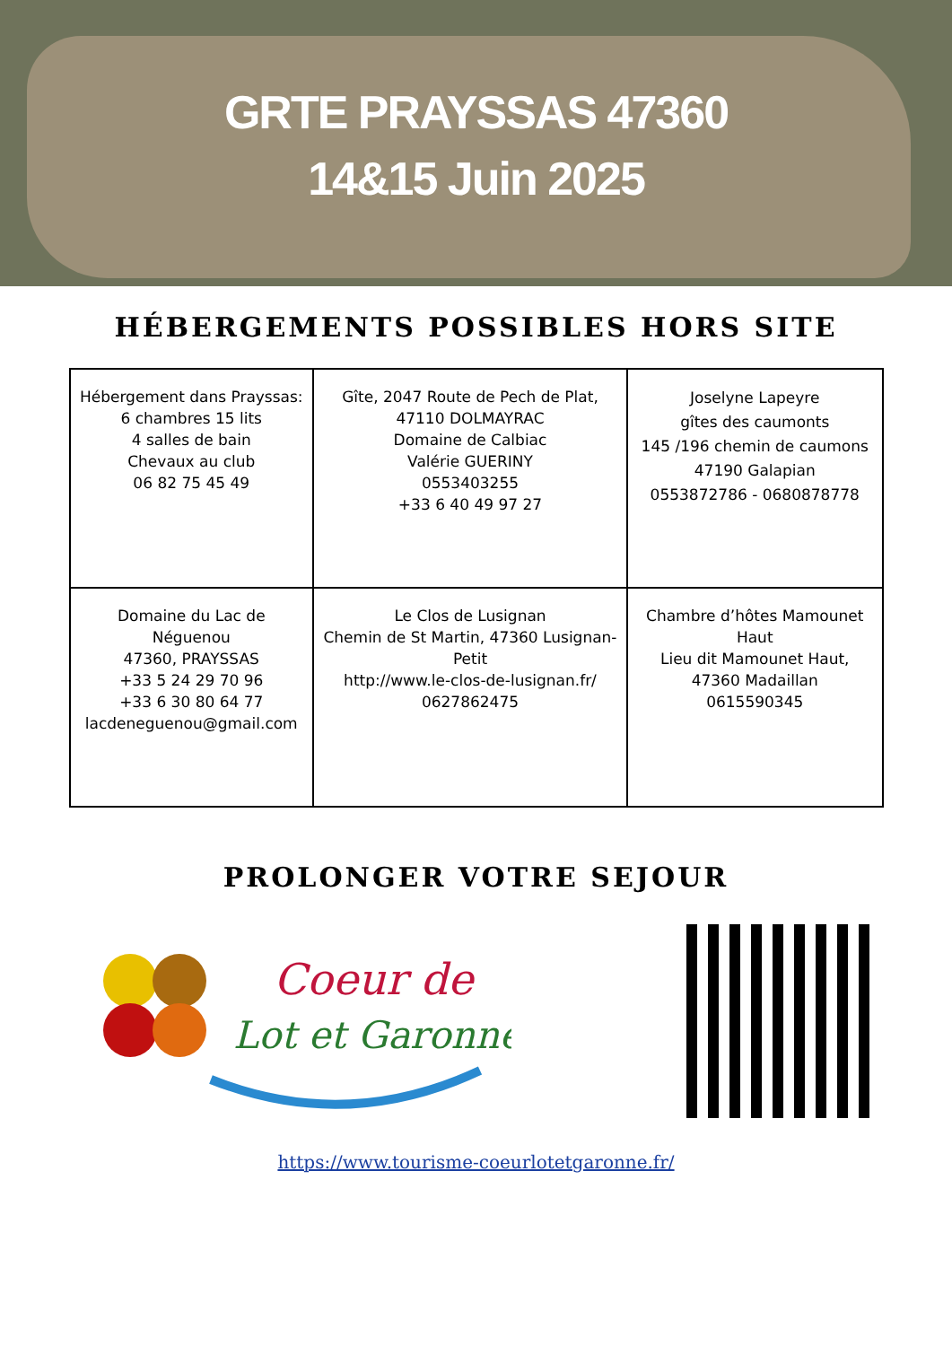GRTE PRAYSSAS 47360
14&15 Juin 2025
HÉBERGEMENTS POSSIBLES HORS SITE
| Hébergement dans Prayssas: 6 chambres 15 lits 4 salles de bain Chevaux au club 06 82 75 45 49 | Gîte, 2047 Route de Pech de Plat, 47110 DOLMAYRAC Domaine de Calbiac Valérie GUERINY 0553403255 +33 6 40 49 97 27 | Joselyne Lapeyre gîtes des caumonts 145 /196 chemin de caumons 47190 Galapian 0553872786 - 0680878778 |
| Domaine du Lac de Néguenou 47360, PRAYSSAS +33 5 24 29 70 96 +33 6 30 80 64 77 lacdeneguenou@gmail.com | Le Clos de Lusignan Chemin de St Martin, 47360 Lusignan-Petit http://www.le-clos-de-lusignan.fr/ 0627862475 | Chambre d’hôtes Mamounet Haut Lieu dit Mamounet Haut, 47360 Madaillan 0615590345 |
PROLONGER VOTRE SEJOUR
Coeur de
Lot et Garonne
https://www.tourisme-coeurlotetgaronne.fr/